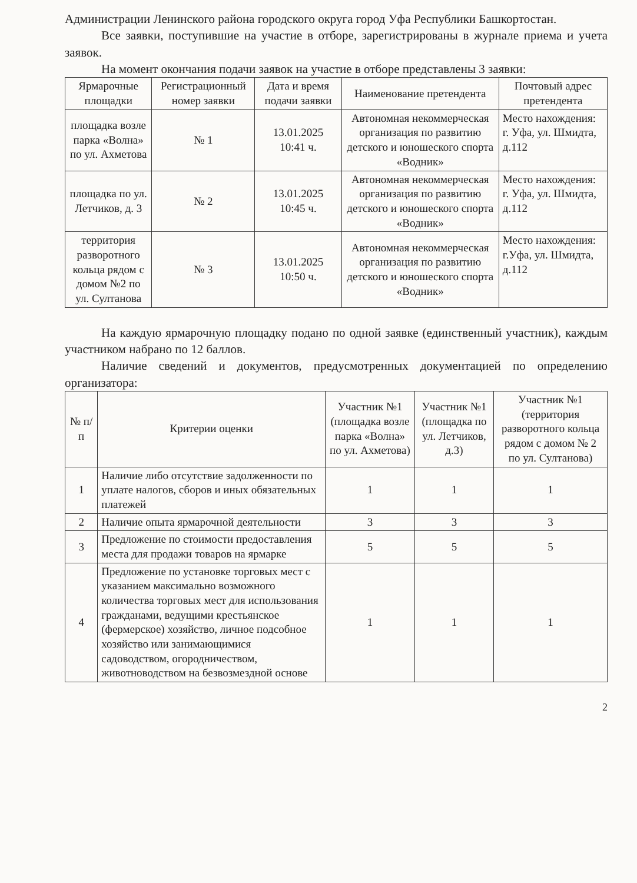Администрации Ленинского района городского округа город Уфа Республики Башкортостан.
Все заявки, поступившие на участие в отборе, зарегистрированы в журнале приема и учета заявок.
На момент окончания подачи заявок на участие в отборе представлены 3 заявки:
| Ярмарочные площадки | Регистрационный номер заявки | Дата и время подачи заявки | Наименование претендента | Почтовый адрес претендента |
| --- | --- | --- | --- | --- |
| площадка возле парка «Волна» по ул. Ахметова | № 1 | 13.01.2025 10:41 ч. | Автономная некоммерческая организация по развитию детского и юношеского спорта «Водник» | Место нахождения: г. Уфа, ул. Шмидта, д.112 |
| площадка по ул. Летчиков, д. 3 | № 2 | 13.01.2025 10:45 ч. | Автономная некоммерческая организация по развитию детского и юношеского спорта «Водник» | Место нахождения: г. Уфа, ул. Шмидта, д.112 |
| территория разворотного кольца рядом с домом №2 по ул. Султанова | № 3 | 13.01.2025 10:50 ч. | Автономная некоммерческая организация по развитию детского и юношеского спорта «Водник» | Место нахождения: г.Уфа, ул. Шмидта, д.112 |
На каждую ярмарочную площадку подано по одной заявке (единственный участник), каждым участником набрано по 12 баллов.
Наличие сведений и документов, предусмотренных документацией по определению организатора:
| № п/п | Критерии оценки | Участник №1 (площадка возле парка «Волна» по ул. Ахметова) | Участник №1 (площадка по ул. Летчиков, д.3) | Участник №1 (территория разворотного кольца рядом с домом № 2 по ул. Султанова) |
| --- | --- | --- | --- | --- |
| 1 | Наличие либо отсутствие задолженности по уплате налогов, сборов и иных обязательных платежей | 1 | 1 | 1 |
| 2 | Наличие опыта ярмарочной деятельности | 3 | 3 | 3 |
| 3 | Предложение по стоимости предоставления места для продажи товаров на ярмарке | 5 | 5 | 5 |
| 4 | Предложение по установке торговых мест с указанием максимально возможного количества торговых мест для использования гражданами, ведущими крестьянское (фермерское) хозяйство, личное подсобное хозяйство или занимающимися садоводством, огородничеством, животноводством на безвозмездной основе | 1 | 1 | 1 |
2